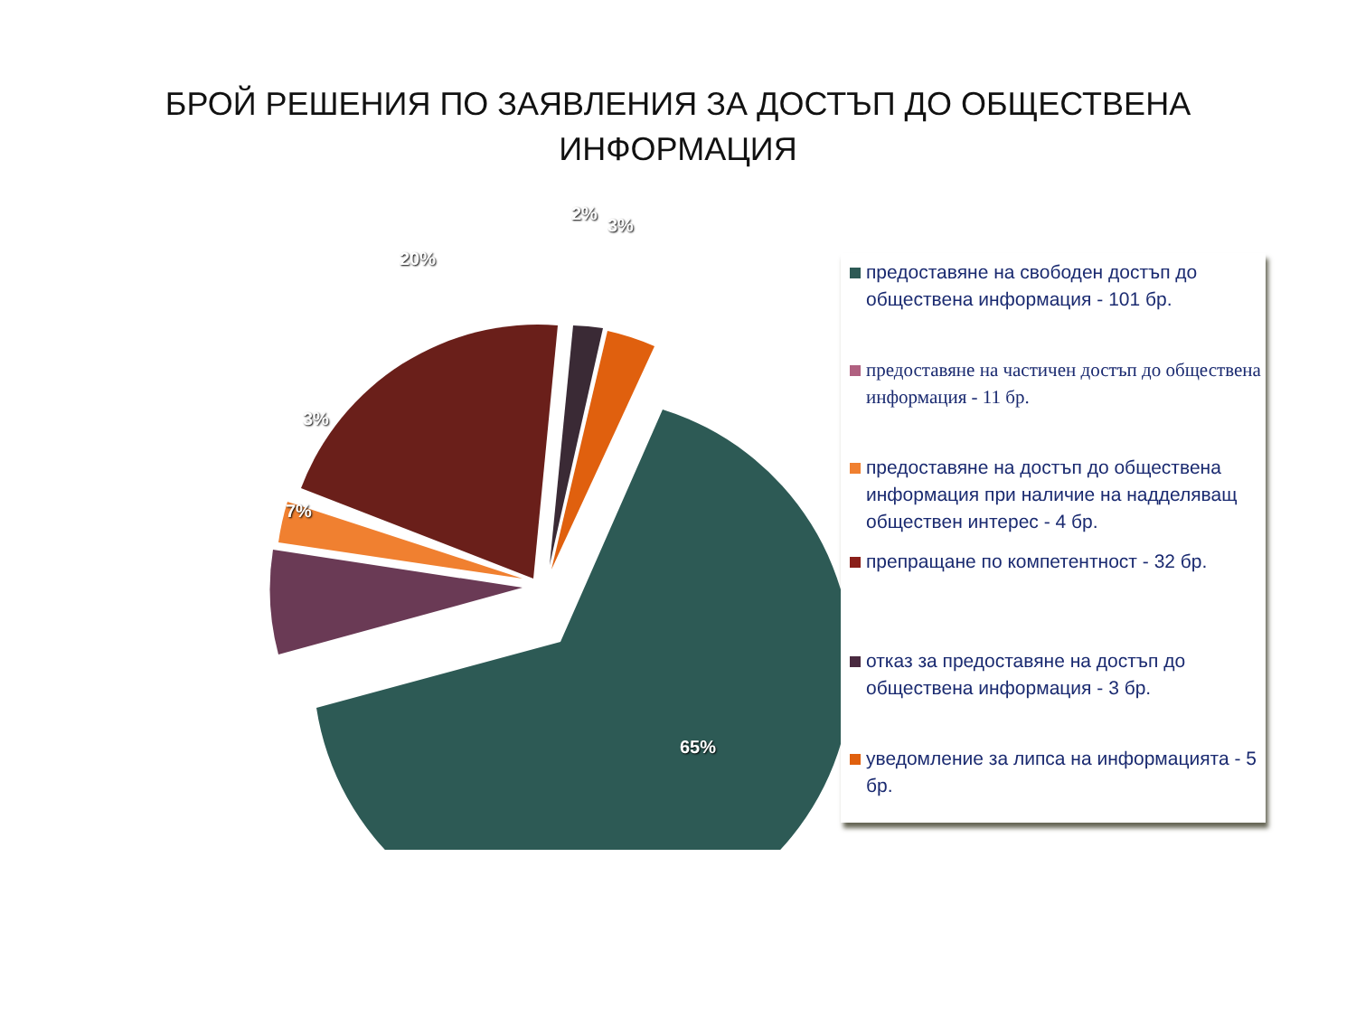БРОЙ РЕШЕНИЯ ПО ЗАЯВЛЕНИЯ ЗА ДОСТЪП ДО ОБЩЕСТВЕНА
ИНФОРМАЦИЯ
65%
7%
3%
20%
2%
3%
предоставяне на свободен достъп до обществена информация - 101 бр.
предоставяне на частичен достъп до обществена информация - 11 бр.
предоставяне на достъп до обществена информация при наличие на надделяващ обществен интерес - 4 бр.
препращане по компетентност - 32 бр.
отказ за предоставяне на достъп до обществена информация - 3 бр.
уведомление за липса на информацията - 5 бр.